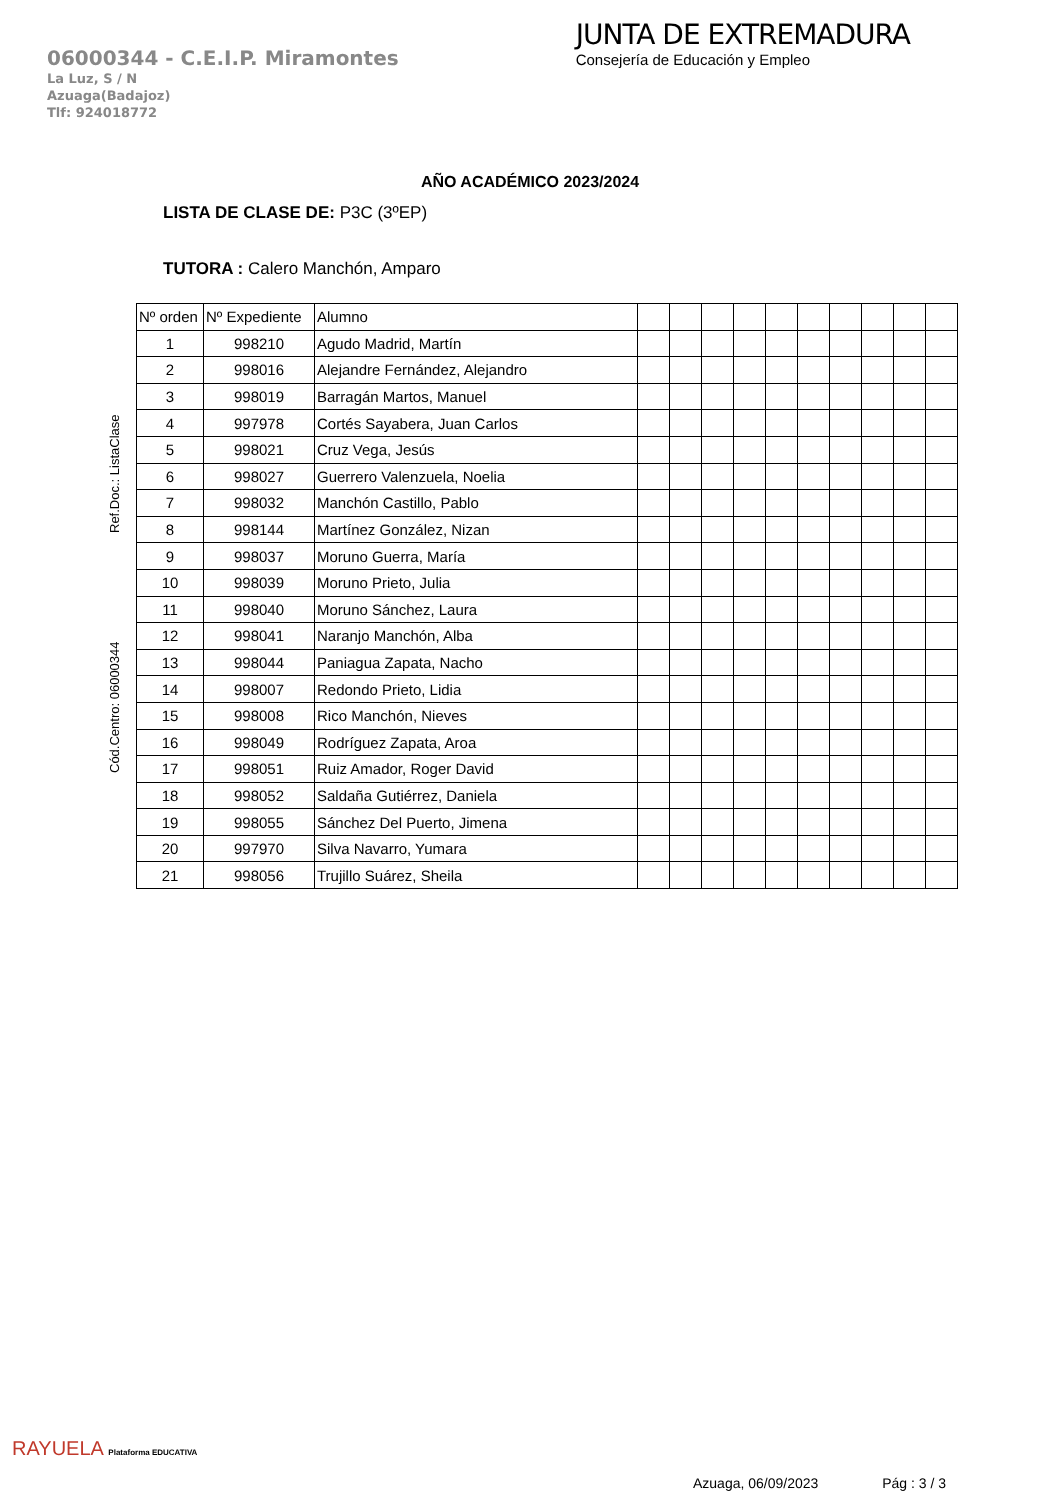06000344 - C.E.I.P. Miramontes
La Luz, S / N
Azuaga(Badajoz)
Tlf: 924018772
JUNTA DE EXTREMADURA
Consejería de Educación y Empleo
AÑO ACADÉMICO 2023/2024
LISTA DE CLASE DE: P3C (3ºEP)
TUTORA : Calero Manchón, Amparo
Ref.Doc.: ListaClase
Cód.Centro: 06000344
| Nº orden | Nº Expediente | Alumno | | | | | | | | | | |
| --- | --- | --- | --- | --- | --- | --- | --- | --- | --- | --- | --- | --- |
| 1 | 998210 | Agudo Madrid, Martín | | | | | | | | | | |
| 2 | 998016 | Alejandre Fernández, Alejandro | | | | | | | | | | |
| 3 | 998019 | Barragán Martos, Manuel | | | | | | | | | | |
| 4 | 997978 | Cortés Sayabera, Juan Carlos | | | | | | | | | | |
| 5 | 998021 | Cruz Vega, Jesús | | | | | | | | | | |
| 6 | 998027 | Guerrero Valenzuela, Noelia | | | | | | | | | | |
| 7 | 998032 | Manchón Castillo, Pablo | | | | | | | | | | |
| 8 | 998144 | Martínez González, Nizan | | | | | | | | | | |
| 9 | 998037 | Moruno Guerra, María | | | | | | | | | | |
| 10 | 998039 | Moruno Prieto, Julia | | | | | | | | | | |
| 11 | 998040 | Moruno Sánchez, Laura | | | | | | | | | | |
| 12 | 998041 | Naranjo Manchón, Alba | | | | | | | | | | |
| 13 | 998044 | Paniagua Zapata, Nacho | | | | | | | | | | |
| 14 | 998007 | Redondo Prieto, Lidia | | | | | | | | | | |
| 15 | 998008 | Rico Manchón, Nieves | | | | | | | | | | |
| 16 | 998049 | Rodríguez Zapata, Aroa | | | | | | | | | | |
| 17 | 998051 | Ruiz Amador, Roger David | | | | | | | | | | |
| 18 | 998052 | Saldaña Gutiérrez, Daniela | | | | | | | | | | |
| 19 | 998055 | Sánchez Del Puerto, Jimena | | | | | | | | | | |
| 20 | 997970 | Silva Navarro, Yumara | | | | | | | | | | |
| 21 | 998056 | Trujillo Suárez, Sheila | | | | | | | | | | |
RAYUELA Plataforma EDUCATIVA
Azuaga, 06/09/2023 Pág : 3 / 3